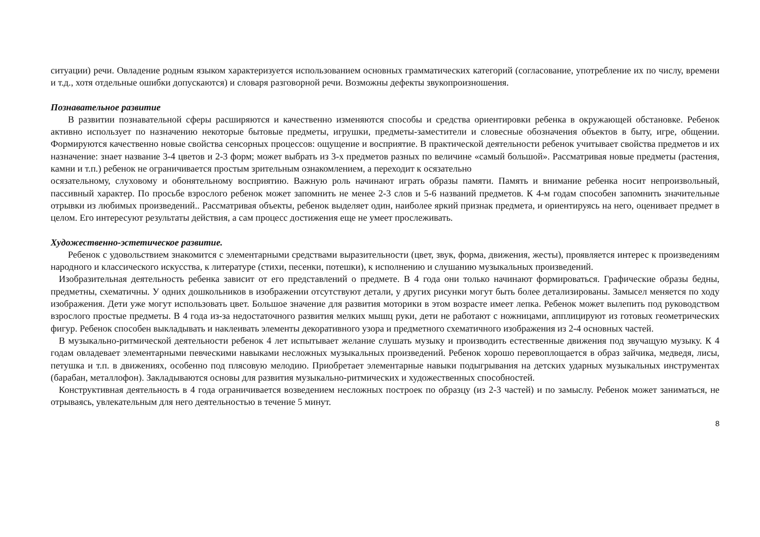ситуации) речи. Овладение родным языком характеризуется использованием основных грамматических категорий (согласование, употребление их по числу, времени и т.д., хотя отдельные ошибки допускаются) и словаря разговорной речи. Возможны дефекты звукопроизношения.
Познавательное развитие
В развитии познавательной сферы расширяются и качественно изменяются способы и средства ориентировки ребенка в окружающей обстановке. Ребенок активно использует по назначению некоторые бытовые предметы, игрушки, предметы-заместители и словесные обозначения объектов в быту, игре, общении. Формируются качественно новые свойства сенсорных процессов: ощущение и восприятие. В практической деятельности ребенок учитывает свойства предметов и их назначение: знает название 3-4 цветов и 2-3 форм; может выбрать из 3-х предметов разных по величине «самый большой». Рассматривая новые предметы (растения, камни и т.п.) ребенок не ограничивается простым зрительным ознакомлением, а переходит к осязательно
осязательному, слуховому и обонятельному восприятию. Важную роль начинают играть образы памяти. Память и внимание ребенка носит непроизвольный, пассивный характер. По просьбе взрослого ребенок может запомнить не менее 2-3 слов и 5-6 названий предметов. К 4-м годам способен запомнить значительные отрывки из любимых произведений.. Рассматривая объекты, ребенок выделяет один, наиболее яркий признак предмета, и ориентируясь на него, оценивает предмет в целом. Его интересуют результаты действия, а сам процесс достижения еще не умеет прослеживать.
Художественно-эстетическое развитие.
Ребенок с удовольствием знакомится с элементарными средствами выразительности (цвет, звук, форма, движения, жесты), проявляется интерес к произведениям народного и классического искусства, к литературе (стихи, песенки, потешки), к исполнению и слушанию музыкальных произведений.
Изобразительная деятельность ребенка зависит от его представлений о предмете. В 4 года они только начинают формироваться. Графические образы бедны, предметны, схематичны. У одних дошкольников в изображении отсутствуют детали, у других рисунки могут быть более детализированы. Замысел меняется по ходу изображения. Дети уже могут использовать цвет. Большое значение для развития моторики в этом возрасте имеет лепка. Ребенок может вылепить под руководством взрослого простые предметы. В 4 года из-за недостаточного развития мелких мышц руки, дети не работают с ножницами, апплицируют из готовых геометрических фигур. Ребенок способен выкладывать и наклеивать элементы декоративного узора и предметного схематичного изображения из 2-4 основных частей.
В музыкально-ритмической деятельности ребенок 4 лет испытывает желание слушать музыку и производить естественные движения под звучащую музыку. К 4 годам овладевает элементарными певческими навыками несложных музыкальных произведений. Ребенок хорошо перевоплощается в образ зайчика, медведя, лисы, петушка и т.п. в движениях, особенно под плясовую мелодию. Приобретает элементарные навыки подыгрывания на детских ударных музыкальных инструментах (барабан, металлофон). Закладываются основы для развития музыкально-ритмических и художественных способностей.
Конструктивная деятельность в 4 года ограничивается возведением несложных построек по образцу (из 2-3 частей) и по замыслу. Ребенок может заниматься, не отрываясь, увлекательным для него деятельностью в течение 5 минут.
8